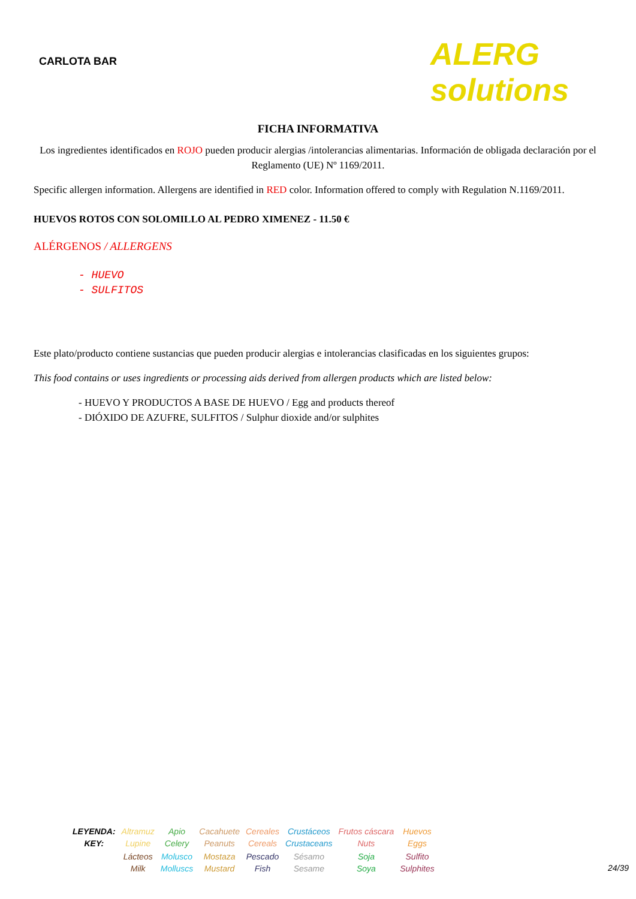CARLOTA BAR
ALERG solutions
FICHA INFORMATIVA
Los ingredientes identificados en ROJO pueden producir alergias /intolerancias alimentarias. Información de obligada declaración por el Reglamento (UE) Nº 1169/2011.
Specific allergen information. Allergens are identified in RED color. Information offered to comply with Regulation N.1169/2011.
HUEVOS ROTOS CON SOLOMILLO AL PEDRO XIMENEZ - 11.50 €
ALÉRGENOS / ALLERGENS
- HUEVO
- SULFITOS
Este plato/producto contiene sustancias que pueden producir alergias e intolerancias clasificadas en los siguientes grupos:
This food contains or uses ingredients or processing aids derived from allergen products which are listed below:
- HUEVO Y PRODUCTOS A BASE DE HUEVO / Egg and products thereof
- DIÓXIDO DE AZUFRE, SULFITOS / Sulphur dioxide and/or sulphites
| LEYENDA: KEY: | Altramuz Lupine | Apio Celery | Cacahuete Peanuts | Cereales Cereals | Crustáceos Crustaceans | Frutos cáscara Nuts | Huevos Eggs |
| | Lácteos Milk | Molusco Molluscs | Mostaza Mustard | Pescado Fish | Sésamo Sesame | Soja Soya | Sulfito Sulphites |
24/39